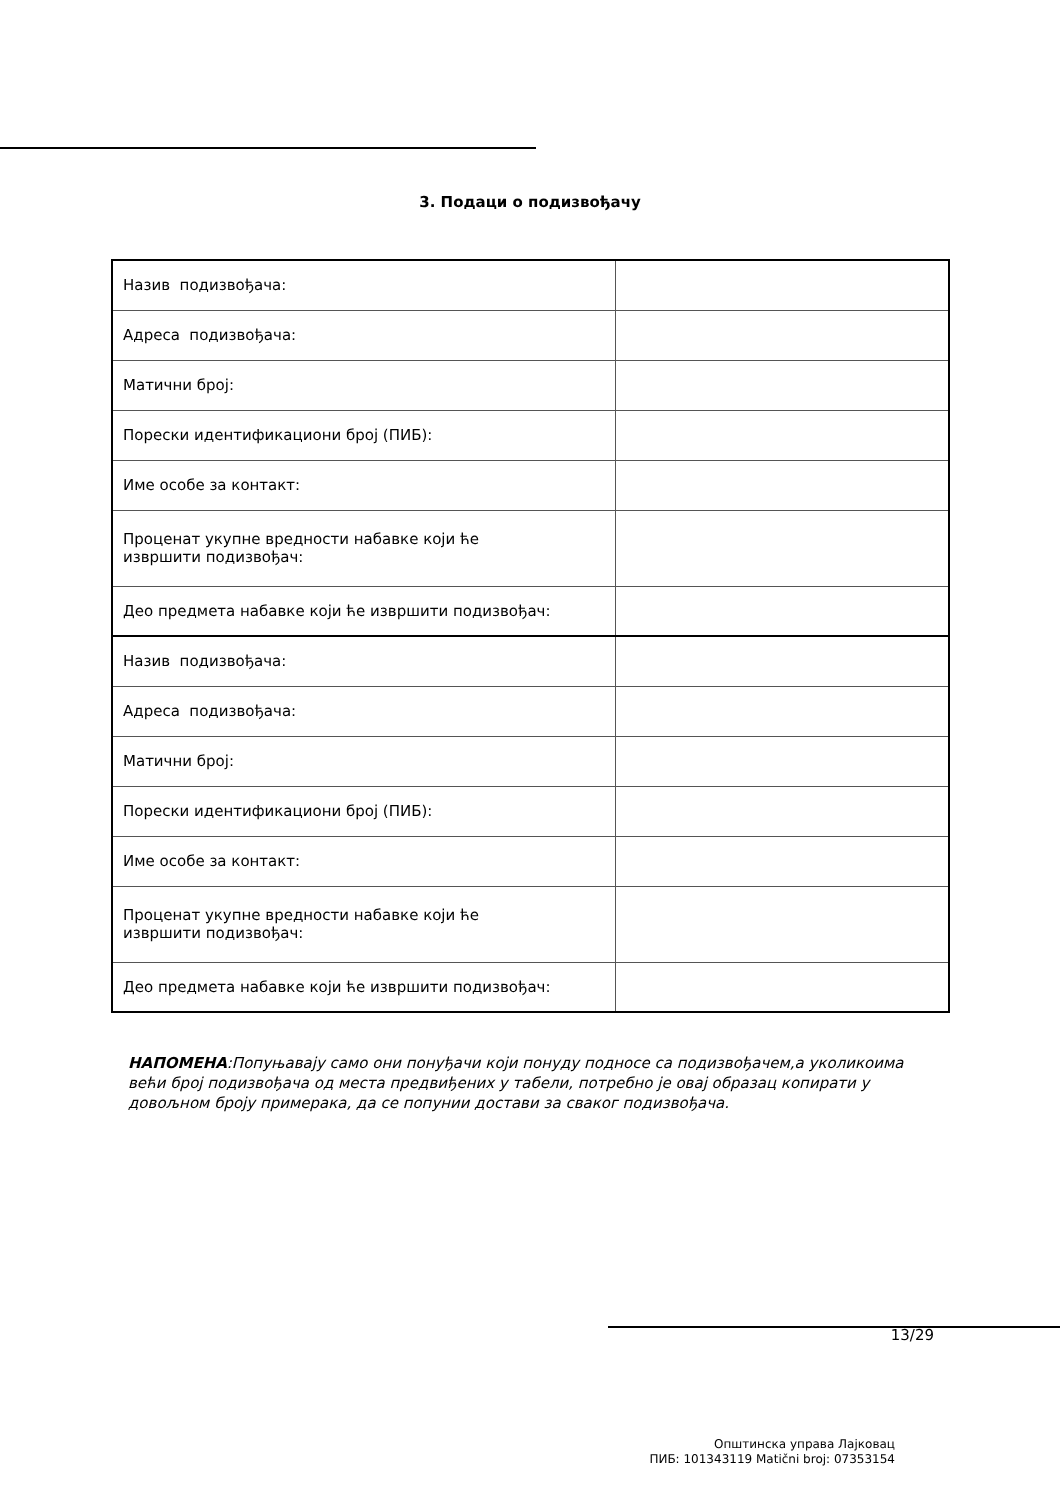3. Подаци о подизвођачу
| Назив подизвођача: | |
| Адреса подизвођача: | |
| Матични број: | |
| Порески идентификациони број (ПИБ): | |
| Име особе за контакт: | |
| Проценат укупне вредности набавке који ће извршити подизвођач: | |
| Део предмета набавке који ће извршити подизвођач: | |
| Назив подизвођача: | |
| Адреса подизвођача: | |
| Матични број: | |
| Порески идентификациони број (ПИБ): | |
| Име особе за контакт: | |
| Проценат укупне вредности набавке који ће извршити подизвођач: | |
| Део предмета набавке који ће извршити подизвођач: | |
НАПОМЕНА:Попуњавају само они понуђачи који понуду подносе са подизвођачем,а уколикоима већи број подизвођача од места предвиђених у табели, потребно је овај образац копирати у довољном броју примерака, да се попунии достави за сваког подизвођача.
13/29
Општинска управа Лајковац
ПИБ: 101343119 Matični broj: 07353154